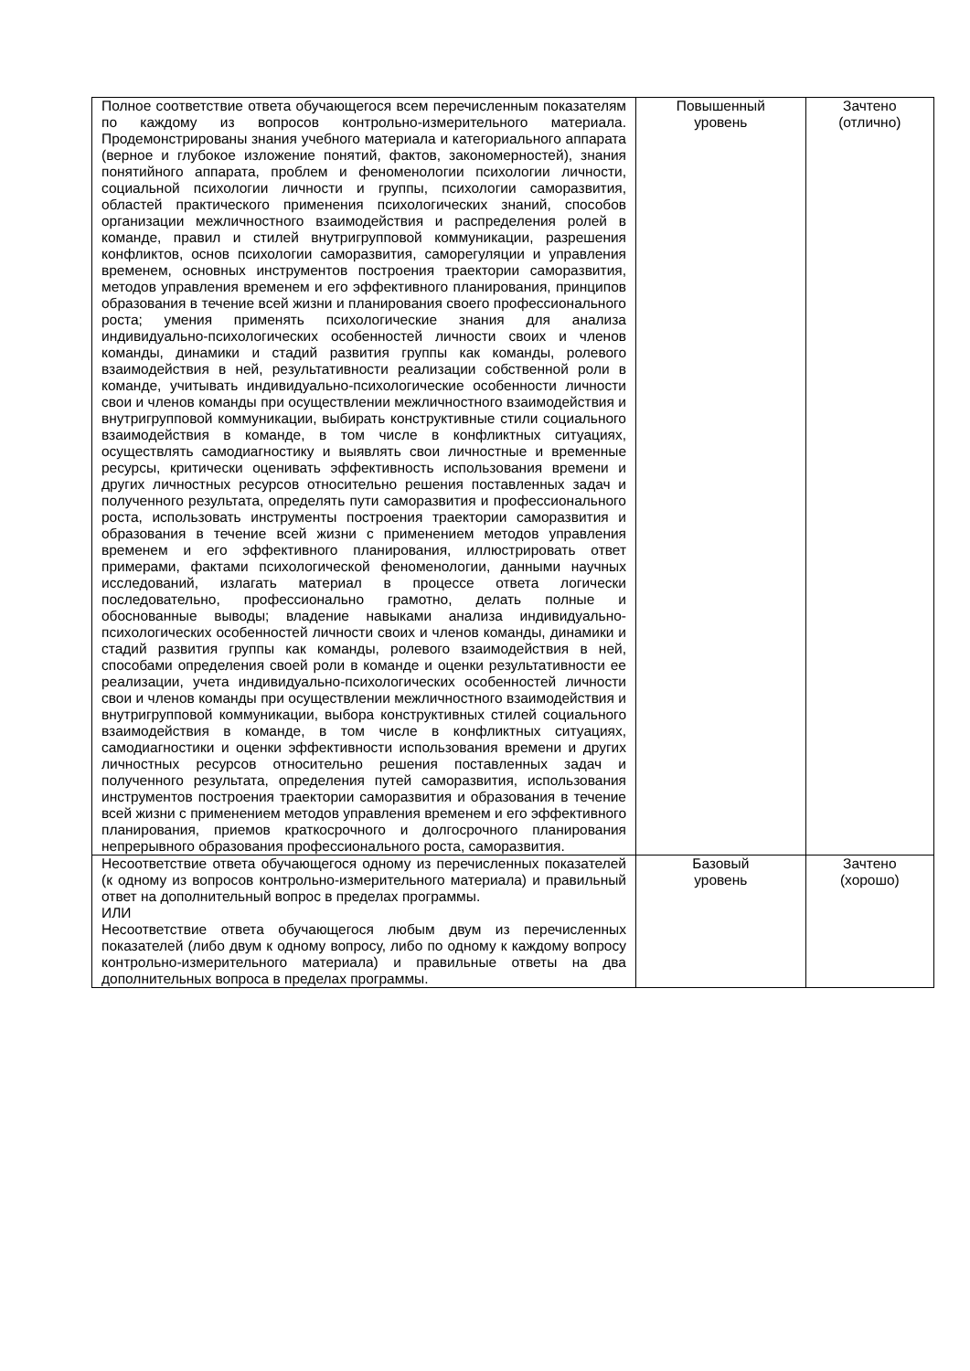| Полное соответствие ответа обучающегося всем перечисленным показателям по каждому из вопросов контрольно-измерительного материала. Продемонстрированы знания учебного материала и категориального аппарата (верное и глубокое изложение понятий, фактов, закономерностей), знания понятийного аппарата, проблем и феноменологии психологии личности, социальной психологии личности и группы, психологии саморазвития, областей практического применения психологических знаний, способов организации межличностного взаимодействия и распределения ролей в команде, правил и стилей внутригрупповой коммуникации, разрешения конфликтов, основ психологии саморазвития, саморегуляции и управления временем, основных инструментов построения траектории саморазвития, методов управления временем и его эффективного планирования, принципов образования в течение всей жизни и планирования своего профессионального роста; умения применять психологические знания для анализа индивидуально-психологических особенностей личности своих и членов команды, динамики и стадий развития группы как команды, ролевого взаимодействия в ней, результативности реализации собственной роли в команде, учитывать индивидуально-психологические особенности личности свои и членов команды при осуществлении межличностного взаимодействия и внутригрупповой коммуникации, выбирать конструктивные стили социального взаимодействия в команде, в том числе в конфликтных ситуациях, осуществлять самодиагностику и выявлять свои личностные и временные ресурсы, критически оценивать эффективность использования времени и других личностных ресурсов относительно решения поставленных задач и полученного результата, определять пути саморазвития и профессионального роста, использовать инструменты построения траектории саморазвития и образования в течение всей жизни с применением методов управления временем и его эффективного планирования, иллюстрировать ответ примерами, фактами психологической феноменологии, данными научных исследований, излагать материал в процессе ответа логически последовательно, профессионально грамотно, делать полные и обоснованные выводы; владение навыками анализа индивидуально-психологических особенностей личности своих и членов команды, динамики и стадий развития группы как команды, ролевого взаимодействия в ней, способами определения своей роли в команде и оценки результативности ее реализации, учета индивидуально-психологических особенностей личности свои и членов команды при осуществлении межличностного взаимодействия и внутригрупповой коммуникации, выбора конструктивных стилей социального взаимодействия в команде, в том числе в конфликтных ситуациях, самодиагностики и оценки эффективности использования времени и других личностных ресурсов относительно решения поставленных задач и полученного результата, определения путей саморазвития, использования инструментов построения траектории саморазвития и образования в течение всей жизни с применением методов управления временем и его эффективного планирования, приемов краткосрочного и долгосрочного планирования непрерывного образования профессионального роста, саморазвития. | Повышенный уровень | Зачтено (отлично) |
| Несоответствие ответа обучающегося одному из перечисленных показателей (к одному из вопросов контрольно-измерительного материала) и правильный ответ на дополнительный вопрос в пределах программы. ИЛИ Несоответствие ответа обучающегося любым двум из перечисленных показателей (либо двум к одному вопросу, либо по одному к каждому вопросу контрольно-измерительного материала) и правильные ответы на два дополнительных вопроса в пределах программы. | Базовый уровень | Зачтено (хорошо) |